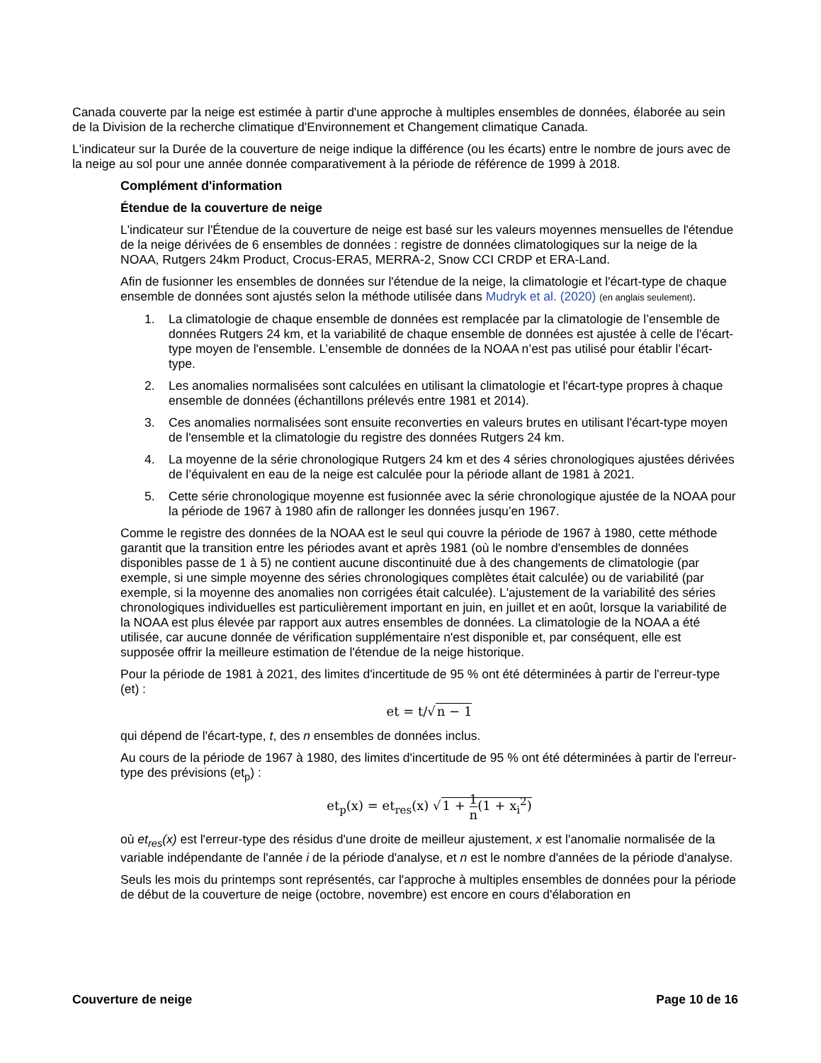Canada couverte par la neige est estimée à partir d'une approche à multiples ensembles de données, élaborée au sein de la Division de la recherche climatique d'Environnement et Changement climatique Canada.
L'indicateur sur la Durée de la couverture de neige indique la différence (ou les écarts) entre le nombre de jours avec de la neige au sol pour une année donnée comparativement à la période de référence de 1999 à 2018.
Complément d'information
Étendue de la couverture de neige
L'indicateur sur l'Étendue de la couverture de neige est basé sur les valeurs moyennes mensuelles de l'étendue de la neige dérivées de 6 ensembles de données : registre de données climatologiques sur la neige de la NOAA, Rutgers 24km Product, Crocus-ERA5, MERRA-2, Snow CCI CRDP et ERA-Land.
Afin de fusionner les ensembles de données sur l'étendue de la neige, la climatologie et l'écart-type de chaque ensemble de données sont ajustés selon la méthode utilisée dans Mudryk et al. (2020) (en anglais seulement).
1. La climatologie de chaque ensemble de données est remplacée par la climatologie de l’ensemble de données Rutgers 24 km, et la variabilité de chaque ensemble de données est ajustée à celle de l'écart-type moyen de l'ensemble. L’ensemble de données de la NOAA n’est pas utilisé pour établir l’écart-type.
2. Les anomalies normalisées sont calculées en utilisant la climatologie et l'écart-type propres à chaque ensemble de données (échantillons prélevés entre 1981 et 2014).
3. Ces anomalies normalisées sont ensuite reconverties en valeurs brutes en utilisant l'écart-type moyen de l'ensemble et la climatologie du registre des données Rutgers 24 km.
4. La moyenne de la série chronologique Rutgers 24 km et des 4 séries chronologiques ajustées dérivées de l’équivalent en eau de la neige est calculée pour la période allant de 1981 à 2021.
5. Cette série chronologique moyenne est fusionnée avec la série chronologique ajustée de la NOAA pour la période de 1967 à 1980 afin de rallonger les données jusqu’en 1967.
Comme le registre des données de la NOAA est le seul qui couvre la période de 1967 à 1980, cette méthode garantit que la transition entre les périodes avant et après 1981 (où le nombre d'ensembles de données disponibles passe de 1 à 5) ne contient aucune discontinuité due à des changements de climatologie (par exemple, si une simple moyenne des séries chronologiques complètes était calculée) ou de variabilité (par exemple, si la moyenne des anomalies non corrigées était calculée). L'ajustement de la variabilité des séries chronologiques individuelles est particulièrement important en juin, en juillet et en août, lorsque la variabilité de la NOAA est plus élevée par rapport aux autres ensembles de données. La climatologie de la NOAA a été utilisée, car aucune donnée de vérification supplémentaire n'est disponible et, par conséquent, elle est supposée offrir la meilleure estimation de l'étendue de la neige historique.
Pour la période de 1981 à 2021, des limites d'incertitude de 95 % ont été déterminées à partir de l'erreur-type (et) :
et = t/√n − 1
qui dépend de l'écart-type, t, des n ensembles de données inclus.
Au cours de la période de 1967 à 1980, des limites d'incertitude de 95 % ont été déterminées à partir de l'erreur-type des prévisions (et<sub>p</sub>) :
et<sub>p</sub>(x) = et<sub>res</sub>(x) √1 + 1 n(1 + x<sub>i</sub><sup>2</sup>)
où et<sub>res</sub>(x) est l'erreur-type des résidus d'une droite de meilleur ajustement, x est l'anomalie normalisée de la variable indépendante de l'année i de la période d'analyse, et n est le nombre d'années de la période d'analyse.
Seuls les mois du printemps sont représentés, car l'approche à multiples ensembles de données pour la période de début de la couverture de neige (octobre, novembre) est encore en cours d'élaboration en
Couverture de neige Page 10 de 16